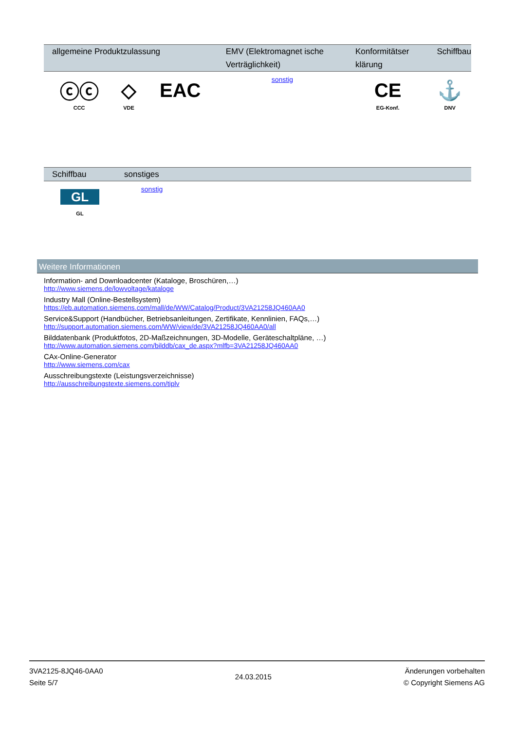| allgemeine Produktzulassung | | | EMV (Elektromagnet ische Verträglichkeit) | Konformitätser klärung | Schiffbau |
| --- | --- | --- | --- | --- | --- |
| ⓒⓒ CCC | ◇ VDE | EAC | sonstig | CE EG-Konf. | ⚓ DNV |
| Schiffbau | sonstiges | |
| --- | --- | --- |
| GL GL | sonstig | |
Weitere Informationen
Information- and Downloadcenter (Kataloge, Broschüren,…)
http://www.siemens.de/lowvoltage/kataloge
Industry Mall (Online-Bestellsystem)
https://eb.automation.siemens.com/mall/de/WW/Catalog/Product/3VA21258JQ460AA0
Service&Support (Handbücher, Betriebsanleitungen, Zertifikate, Kennlinien, FAQs,…)
http://support.automation.siemens.com/WW/view/de/3VA21258JQ460AA0/all
Bilddatenbank (Produktfotos, 2D-Maßzeichnungen, 3D-Modelle, Geräteschaltpläne, …)
http://www.automation.siemens.com/bilddb/cax_de.aspx?mlfb=3VA21258JQ460AA0
CAx-Online-Generator
http://www.siemens.com/cax
Ausschreibungstexte (Leistungsverzeichnisse)
http://ausschreibungstexte.siemens.com/tiplv
3VA2125-8JQ46-0AA0
Seite 5/7
24.03.2015
Änderungen vorbehalten
© Copyright Siemens AG